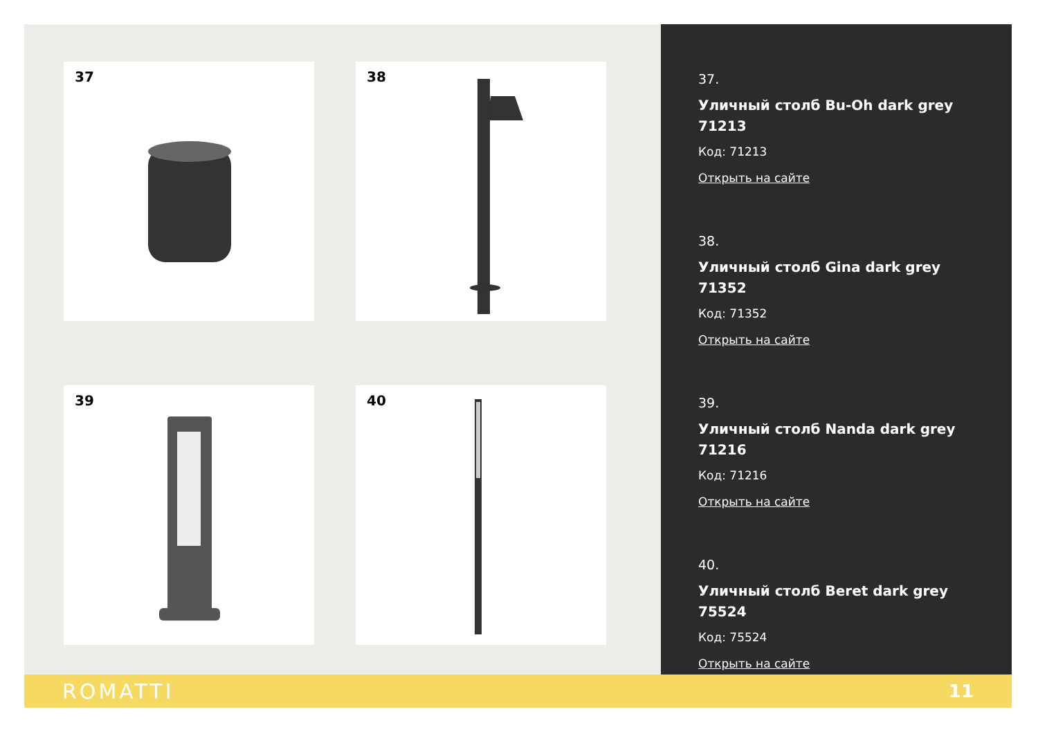37
38
39
40
37.
Уличный столб Bu-Oh dark grey 71213
Код: 71213
Открыть на сайте
38.
Уличный столб Gina dark grey 71352
Код: 71352
Открыть на сайте
39.
Уличный столб Nanda dark grey 71216
Код: 71216
Открыть на сайте
40.
Уличный столб Beret dark grey 75524
Код: 75524
Открыть на сайте
ROMATTI 11